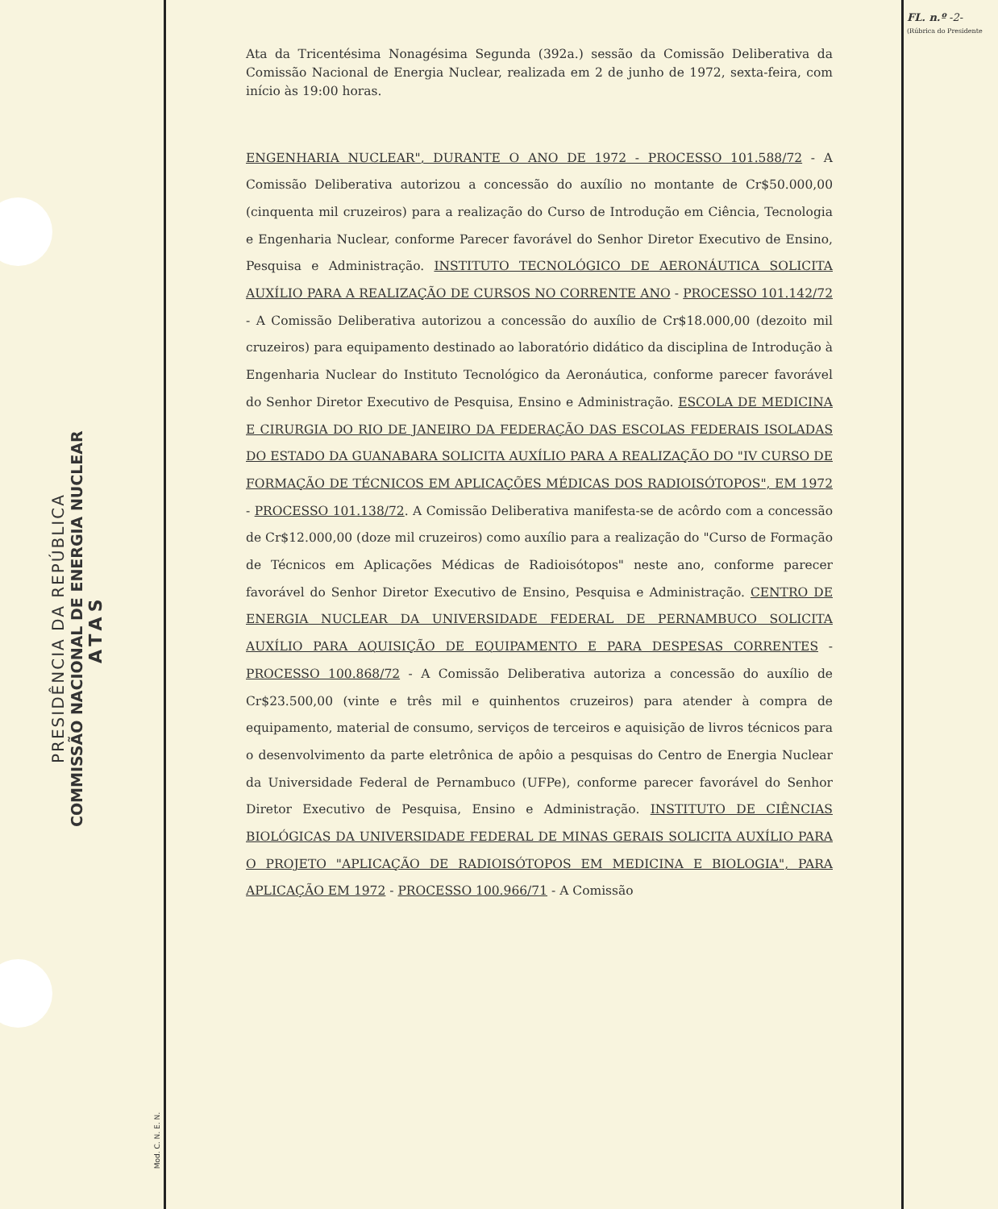PRESIDÊNCIA DA REPÚBLICA
COMMISSÃO NACIONAL DE ENERGIA NUCLEAR
ATAS
FL. n.º -2-
(Rúbrica do Presidente
Mod. C. N. E. N.
Ata da Tricentésima Nonagésima Segunda (392a.) sessão da Comissão Deliberativa da Comissão Nacional de Energia Nuclear, realizada em 2 de junho de 1972, sexta-feira, com início às 19:00 horas.
ENGENHARIA NUCLEAR", DURANTE O ANO DE 1972 - PROCESSO 101.588/72 - A Comissão Deliberativa autorizou a concessão do auxílio no montante de Cr$50.000,00 (cinquenta mil cruzeiros) para a realização do Curso de Introdução em Ciência, Tecnologia e Engenharia Nuclear, conforme Parecer favorável do Senhor Diretor Executivo de Ensino, Pesquisa e Administração. INSTITUTO TECNOLÓGICO DE AERONÁUTICA SOLICITA AUXÍLIO PARA A REALIZAÇÃO DE CURSOS NO CORRENTE ANO - PROCESSO 101.142/72 - A Comissão Deliberativa autorizou a concessão do auxílio de Cr$18.000,00 (dezoito mil cruzeiros) para equipamento destinado ao laboratório didático da disciplina de Introdução à Engenharia Nuclear do Instituto Tecnológico da Aeronáutica, conforme parecer favorável do Senhor Diretor Executivo de Pesquisa, Ensino e Administração. ESCOLA DE MEDICINA E CIRURGIA DO RIO DE JANEIRO DA FEDERAÇÃO DAS ESCOLAS FEDERAIS ISOLADAS DO ESTADO DA GUANABARA SOLICITA AUXÍLIO PARA A REALIZAÇÃO DO "IV CURSO DE FORMAÇÃO DE TÉCNICOS EM APLICAÇÕES MÉDICAS DOS RADIOISÓTOPOS", EM 1972 - PROCESSO 101.138/72. A Comissão Deliberativa manifesta-se de acôrdo com a concessão de Cr$12.000,00 (doze mil cruzeiros) como auxílio para a realização do "Curso de Formação de Técnicos em Aplicações Médicas de Radioisótopos" neste ano, conforme parecer favorável do Senhor Diretor Executivo de Ensino, Pesquisa e Administração. CENTRO DE ENERGIA NUCLEAR DA UNIVERSIDADE FEDERAL DE PERNAMBUCO SOLICITA AUXÍLIO PARA AQUISIÇÃO DE EQUIPAMENTO E PARA DESPESAS CORRENTES - PROCESSO 100.868/72 - A Comissão Deliberativa autoriza a concessão do auxílio de Cr$23.500,00 (vinte e três mil e quinhentos cruzeiros) para atender à compra de equipamento, material de consumo, serviços de terceiros e aquisição de livros técnicos para o desenvolvimento da parte eletrônica de apôio a pesquisas do Centro de Energia Nuclear da Universidade Federal de Pernambuco (UFPe), conforme parecer favorável do Senhor Diretor Executivo de Pesquisa, Ensino e Administração. INSTITUTO DE CIÊNCIAS BIOLÓGICAS DA UNIVERSIDADE FEDERAL DE MINAS GERAIS SOLICITA AUXÍLIO PARA O PROJETO "APLICAÇÃO DE RADIOISÓTOPOS EM MEDICINA E BIOLOGIA", PARA APLICAÇÃO EM 1972 - PROCESSO 100.966/71 - A Comissão